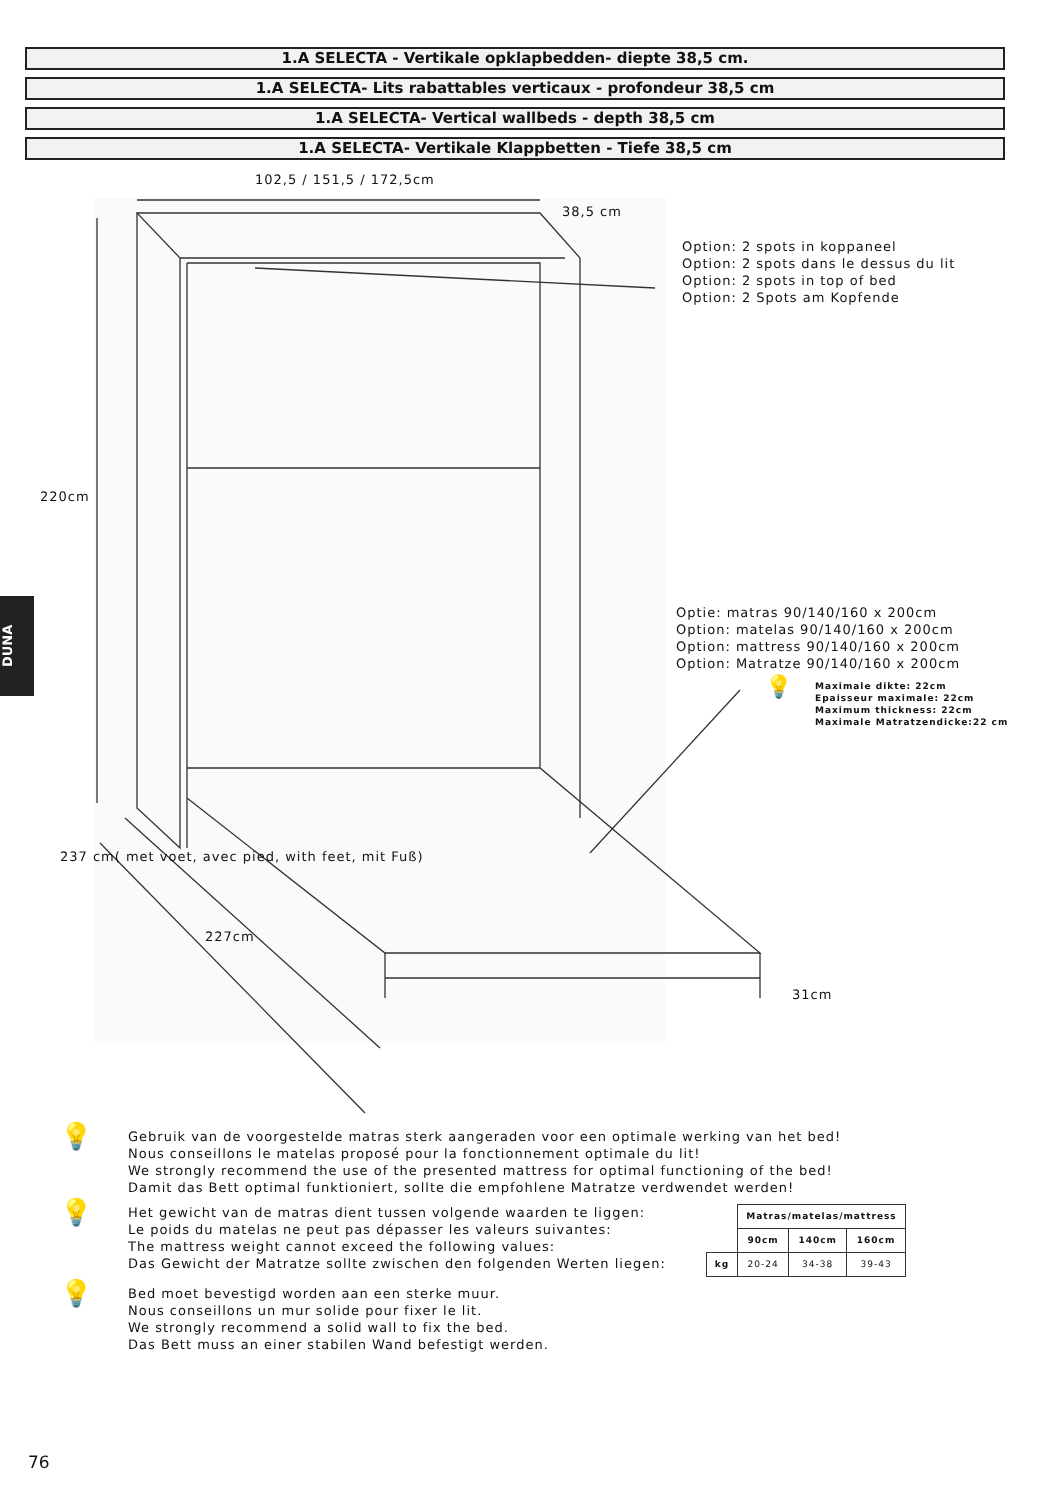1.A SELECTA - Vertikale opklapbedden- diepte 38,5 cm.
1.A SELECTA- Lits rabattables verticaux - profondeur 38,5 cm
1.A SELECTA- Vertical wallbeds - depth 38,5 cm
1.A SELECTA- Vertikale Klappbetten - Tiefe 38,5 cm
102,5 / 151,5 / 172,5cm
38,5 cm
Option: 2 spots in koppaneel
Option: 2 spots dans le dessus du lit
Option: 2 spots in top of bed
Option: 2 Spots am Kopfende
220cm
Optie: matras 90/140/160 x 200cm
Option: matelas 90/140/160 x 200cm
Option: mattress 90/140/160 x 200cm
Option: Matratze 90/140/160 x 200cm
💡
Maximale dikte: 22cm
Epaisseur maximale: 22cm
Maximum thickness: 22cm
Maximale Matratzendicke:22 cm
227cm
237 cm( met voet, avec pied, with feet, mit Fuß)
31cm
DUNA
💡
Gebruik van de voorgestelde matras sterk aangeraden voor een optimale werking van het bed!
Nous conseillons le matelas proposé pour la fonctionnement optimale du lit!
We strongly recommend the use of the presented mattress for optimal functioning of the bed!
Damit das Bett optimal funktioniert, sollte die empfohlene Matratze verdwendet werden!
💡
Het gewicht van de matras dient tussen volgende waarden te liggen:
Le poids du matelas ne peut pas dépasser les valeurs suivantes:
The mattress weight cannot exceed the following values:
Das Gewicht der Matratze sollte zwischen den folgenden Werten liegen:
| | Matras/matelas/mattress | | |
| --- | --- | --- | --- |
| | 90cm | 140cm | 160cm |
| kg | 20-24 | 34-38 | 39-43 |
💡
Bed moet bevestigd worden aan een sterke muur.
Nous conseillons un mur solide pour fixer le lit.
We strongly recommend a solid wall to fix the bed.
Das Bett muss an einer stabilen Wand befestigt werden.
76